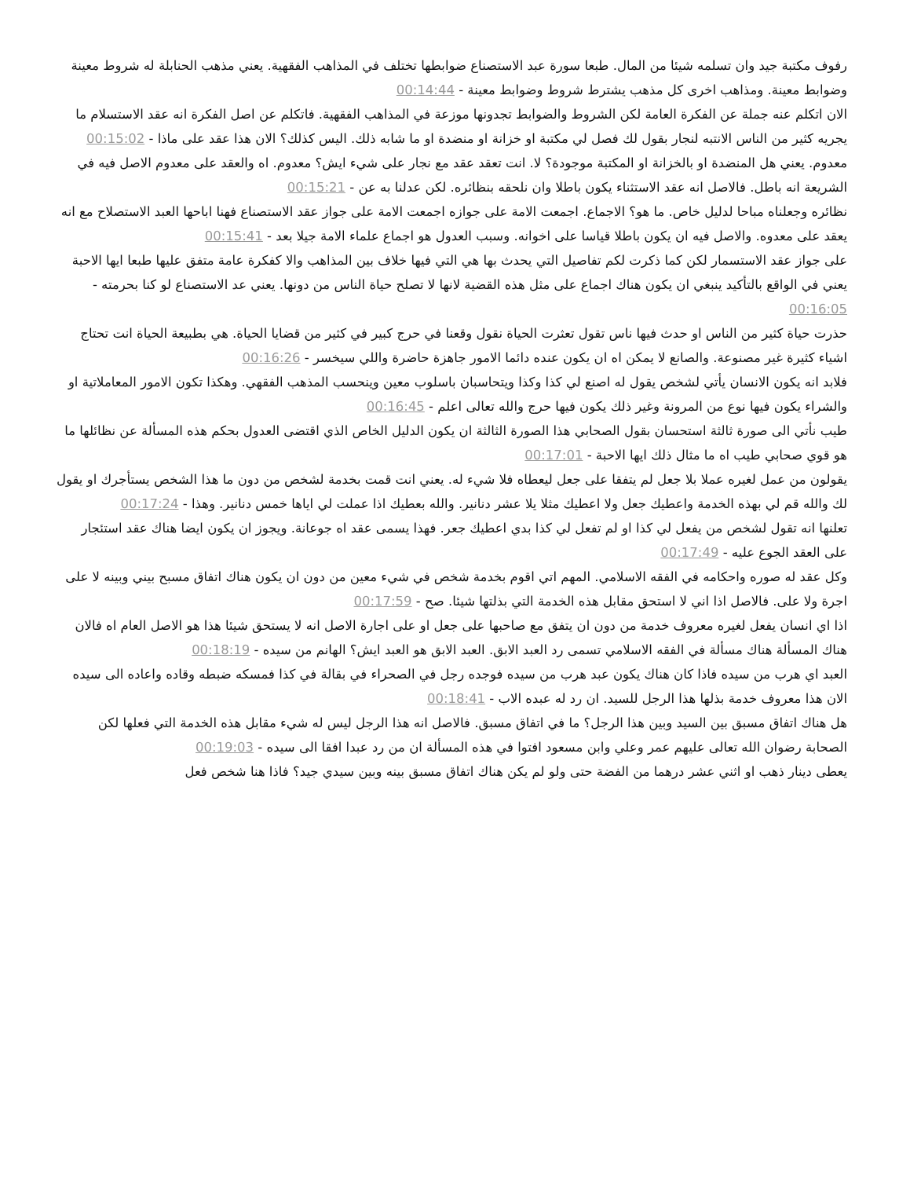رفوف مكتبة جيد وان تسلمه شيئا من المال. طبعا سورة عبد الاستصناع ضوابطها تختلف في المذاهب الفقهية. يعني مذهب الحنابلة له شروط معينة وضوابط معينة. ومذاهب اخرى كل مذهب يشترط شروط وضوابط معينة - 00:14:44
الان اتكلم عنه جملة عن الفكرة العامة لكن الشروط والضوابط تجدونها موزعة في المذاهب الفقهية. فاتكلم عن اصل الفكرة انه عقد الاستسلام ما يجريه كثير من الناس الانتبه لنجار بقول لك فصل لي مكتبة او خزانة او منضدة او ما شابه ذلك. اليس كذلك؟ الان هذا عقد على ماذا - 00:15:02
معدوم. يعني هل المنضدة او بالخزانة او المكتبة موجودة؟ لا. انت تعقد عقد مع نجار على شيء ايش؟ معدوم. اه والعقد على معدوم الاصل فيه في الشريعة انه باطل. فالاصل انه عقد الاستثناء يكون باطلا وان نلحقه بنظائره. لكن عدلنا به عن - 00:15:21
نظائره وجعلناه مباحا لدليل خاص. ما هو؟ الاجماع. اجمعت الامة على جوازه اجمعت الامة على جواز عقد الاستصناع فهنا اباحها العبد الاستصلاح مع انه يعقد على معدوه. والاصل فيه ان يكون باطلا قياسا على اخوانه. وسبب العدول هو اجماع علماء الامة جيلا بعد - 00:15:41
على جواز عقد الاستسمار لكن كما ذكرت لكم تفاصيل التي يحدث بها هي التي فيها خلاف بين المذاهب والا كفكرة عامة متفق عليها طبعا ايها الاحبة يعني في الواقع بالتأكيد ينبغي ان يكون هناك اجماع على مثل هذه القضية لانها لا تصلح حياة الناس من دونها. يعني عد الاستصناع لو كنا بحرمته - 00:16:05
حذرت حياة كثير من الناس او حدث فيها ناس تقول تعثرت الحياة نقول وقعنا في حرج كبير في كثير من قضايا الحياة. هي بطبيعة الحياة انت تحتاج اشياء كثيرة غير مصنوعة. والصانع لا يمكن اه ان يكون عنده دائما الامور جاهزة حاضرة واللي سيخسر - 00:16:26
فلابد انه يكون الانسان يأتي لشخص يقول له اصنع لي كذا وكذا ويتحاسبان باسلوب معين وينحسب المذهب الفقهي. وهكذا تكون الامور المعاملاتية او والشراء يكون فيها نوع من المرونة وغير ذلك يكون فيها حرج والله تعالى اعلم - 00:16:45
طيب نأتي الى صورة ثالثة استحسان بقول الصحابي هذا الصورة الثالثة ان يكون الدليل الخاص الذي اقتضى العدول بحكم هذه المسألة عن نظائلها ما هو قوي صحابي طيب اه ما مثال ذلك ايها الاحبة - 00:17:01
يقولون من عمل لغيره عملا بلا جعل لم يتفقا على جعل ليعطاه فلا شيء له. يعني انت قمت بخدمة لشخص من دون ما هذا الشخص يستأجرك او يقول لك والله قم لي بهذه الخدمة واعطيك جعل ولا اعطيك مثلا يلا عشر دنانير. والله بعطيك اذا عملت لي اياها خمس دنانير. وهذا - 00:17:24
تعلنها انه تقول لشخص من يفعل لي كذا او لم تفعل لي كذا بدي اعطيك جعر. فهذا يسمى عقد اه جوعانة. ويجوز ان يكون ايضا هناك عقد استئجار على العقد الجوع عليه - 00:17:49
وكل عقد له صوره واحكامه في الفقه الاسلامي. المهم اتي اقوم بخدمة شخص في شيء معين من دون ان يكون هناك اتفاق مسبح بيني وبينه لا على اجرة ولا على. فالاصل اذا اني لا استحق مقابل هذه الخدمة التي بذلتها شيئا. صح - 00:17:59
اذا اي انسان يفعل لغيره معروف خدمة من دون ان يتفق مع صاحبها على جعل او على اجارة الاصل انه لا يستحق شيئا هذا هو الاصل العام اه فالان هناك المسألة هناك مسألة في الفقه الاسلامي تسمى رد العبد الابق. العبد الابق هو العبد ايش؟ الهانم من سيده - 00:18:19
العبد اي هرب من سيده فاذا كان هناك يكون عبد هرب من سيده فوجده رجل في الصحراء في بقالة في كذا فمسكه ضبطه وقاده واعاده الى سيده الان هذا معروف خدمة بذلها هذا الرجل للسيد. ان رد له عبده الاب - 00:18:41
هل هناك اتفاق مسبق بين السيد وبين هذا الرجل؟ ما في اتفاق مسبق. فالاصل انه هذا الرجل ليس له شيء مقابل هذه الخدمة التي فعلها لكن الصحابة رضوان الله تعالى عليهم عمر وعلي وابن مسعود افتوا في هذه المسألة ان من رد عبدا افقا الى سيده - 00:19:03
يعطى دينار ذهب او اثني عشر درهما من الفضة حتى ولو لم يكن هناك اتفاق مسبق بينه وبين سيدي جيد؟ فاذا هنا شخص فعل